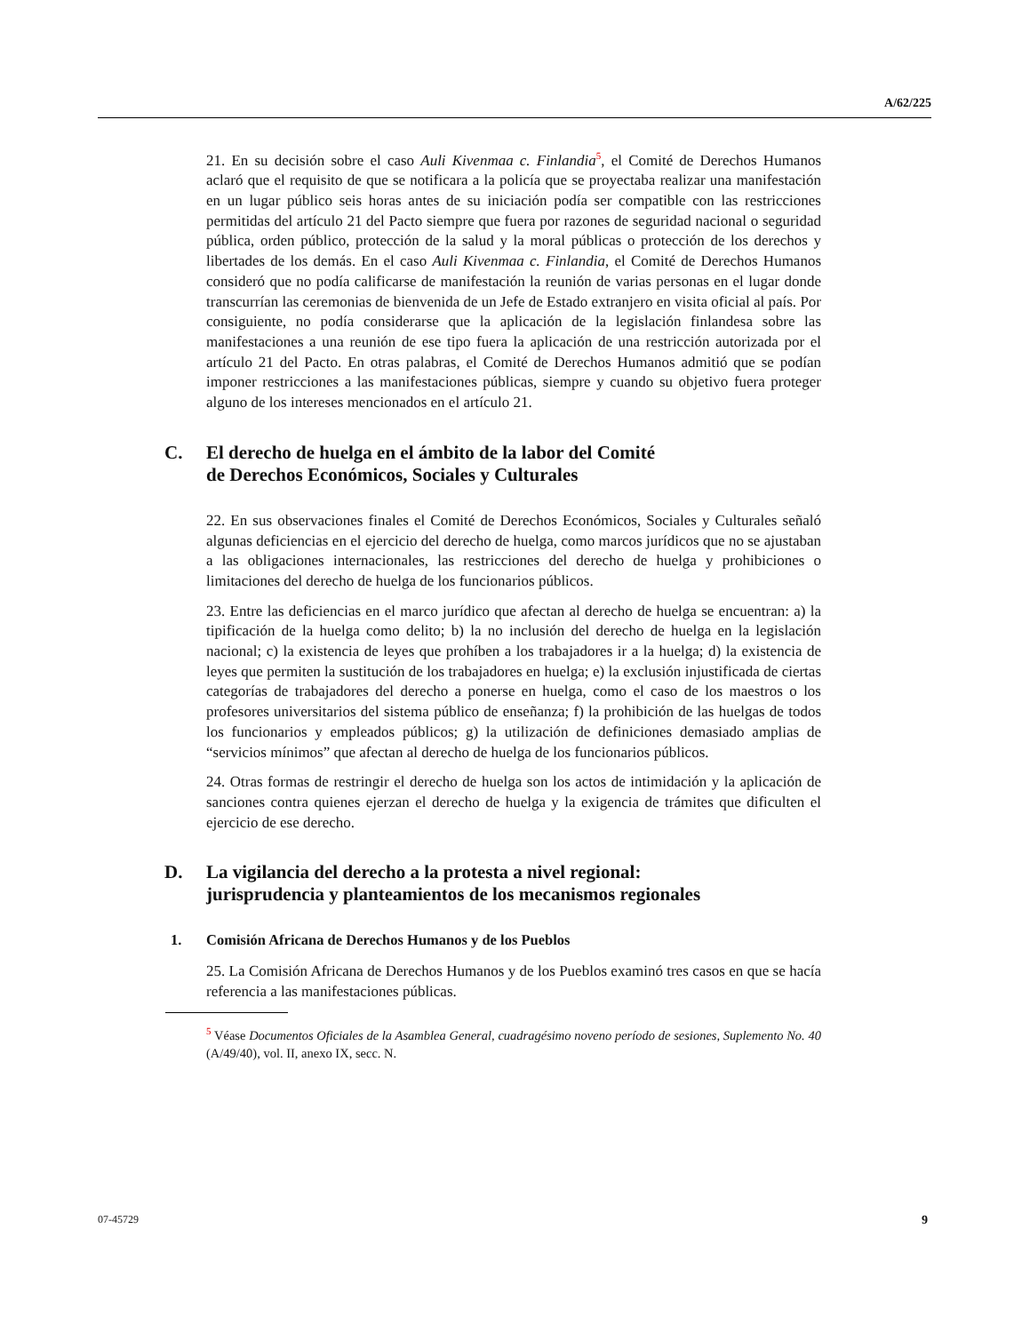A/62/225
21. En su decisión sobre el caso Auli Kivenmaa c. Finlandia<sup>5</sup>, el Comité de Derechos Humanos aclaró que el requisito de que se notificara a la policía que se proyectaba realizar una manifestación en un lugar público seis horas antes de su iniciación podía ser compatible con las restricciones permitidas del artículo 21 del Pacto siempre que fuera por razones de seguridad nacional o seguridad pública, orden público, protección de la salud y la moral públicas o protección de los derechos y libertades de los demás. En el caso Auli Kivenmaa c. Finlandia, el Comité de Derechos Humanos consideró que no podía calificarse de manifestación la reunión de varias personas en el lugar donde transcurrían las ceremonias de bienvenida de un Jefe de Estado extranjero en visita oficial al país. Por consiguiente, no podía considerarse que la aplicación de la legislación finlandesa sobre las manifestaciones a una reunión de ese tipo fuera la aplicación de una restricción autorizada por el artículo 21 del Pacto. En otras palabras, el Comité de Derechos Humanos admitió que se podían imponer restricciones a las manifestaciones públicas, siempre y cuando su objetivo fuera proteger alguno de los intereses mencionados en el artículo 21.
C. El derecho de huelga en el ámbito de la labor del Comité
de Derechos Económicos, Sociales y Culturales
22. En sus observaciones finales el Comité de Derechos Económicos, Sociales y Culturales señaló algunas deficiencias en el ejercicio del derecho de huelga, como marcos jurídicos que no se ajustaban a las obligaciones internacionales, las restricciones del derecho de huelga y prohibiciones o limitaciones del derecho de huelga de los funcionarios públicos.
23. Entre las deficiencias en el marco jurídico que afectan al derecho de huelga se encuentran: a) la tipificación de la huelga como delito; b) la no inclusión del derecho de huelga en la legislación nacional; c) la existencia de leyes que prohíben a los trabajadores ir a la huelga; d) la existencia de leyes que permiten la sustitución de los trabajadores en huelga; e) la exclusión injustificada de ciertas categorías de trabajadores del derecho a ponerse en huelga, como el caso de los maestros o los profesores universitarios del sistema público de enseñanza; f) la prohibición de las huelgas de todos los funcionarios y empleados públicos; g) la utilización de definiciones demasiado amplias de “servicios mínimos” que afectan al derecho de huelga de los funcionarios públicos.
24. Otras formas de restringir el derecho de huelga son los actos de intimidación y la aplicación de sanciones contra quienes ejerzan el derecho de huelga y la exigencia de trámites que dificulten el ejercicio de ese derecho.
D. La vigilancia del derecho a la protesta a nivel regional:
jurisprudencia y planteamientos de los mecanismos regionales
1. Comisión Africana de Derechos Humanos y de los Pueblos
25. La Comisión Africana de Derechos Humanos y de los Pueblos examinó tres casos en que se hacía referencia a las manifestaciones públicas.
<sup>5</sup> Véase Documentos Oficiales de la Asamblea General, cuadragésimo noveno período de sesiones, Suplemento No. 40 (A/49/40), vol. II, anexo IX, secc. N.
07-45729 9